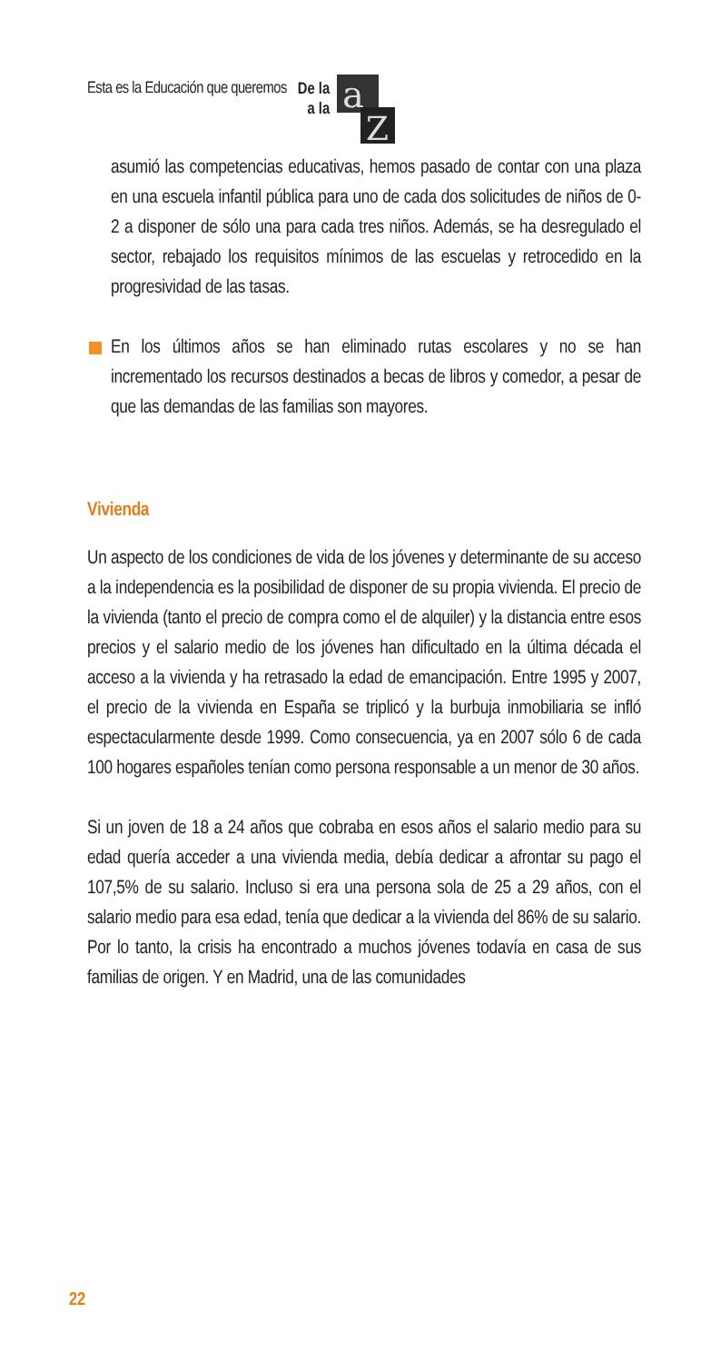Esta es la Educación que queremos De la
a la
a
Z
asumió las competencias educativas, hemos pasado de contar con una plaza en una escuela infantil pública para uno de cada dos solicitudes de niños de 0-2 a disponer de sólo una para cada tres niños. Además, se ha desregulado el sector, rebajado los requisitos mínimos de las escuelas y retrocedido en la progresividad de las tasas.
En los últimos años se han eliminado rutas escolares y no se han incrementado los recursos destinados a becas de libros y comedor, a pesar de que las demandas de las familias son mayores.
Vivienda
Un aspecto de los condiciones de vida de los jóvenes y determinante de su acceso a la independencia es la posibilidad de disponer de su propia vivienda. El precio de la vivienda (tanto el precio de compra como el de alquiler) y la distancia entre esos precios y el salario medio de los jóvenes han dificultado en la última década el acceso a la vivienda y ha retrasado la edad de emancipación. Entre 1995 y 2007, el precio de la vivienda en España se triplicó y la burbuja inmobiliaria se infló espectacularmente desde 1999. Como consecuencia, ya en 2007 sólo 6 de cada 100 hogares españoles tenían como persona responsable a un menor de 30 años.
Si un joven de 18 a 24 años que cobraba en esos años el salario medio para su edad quería acceder a una vivienda media, debía dedicar a afrontar su pago el 107,5% de su salario. Incluso si era una persona sola de 25 a 29 años, con el salario medio para esa edad, tenía que dedicar a la vivienda del 86% de su salario. Por lo tanto, la crisis ha encontrado a muchos jóvenes todavía en casa de sus familias de origen. Y en Madrid, una de las comunidades
22